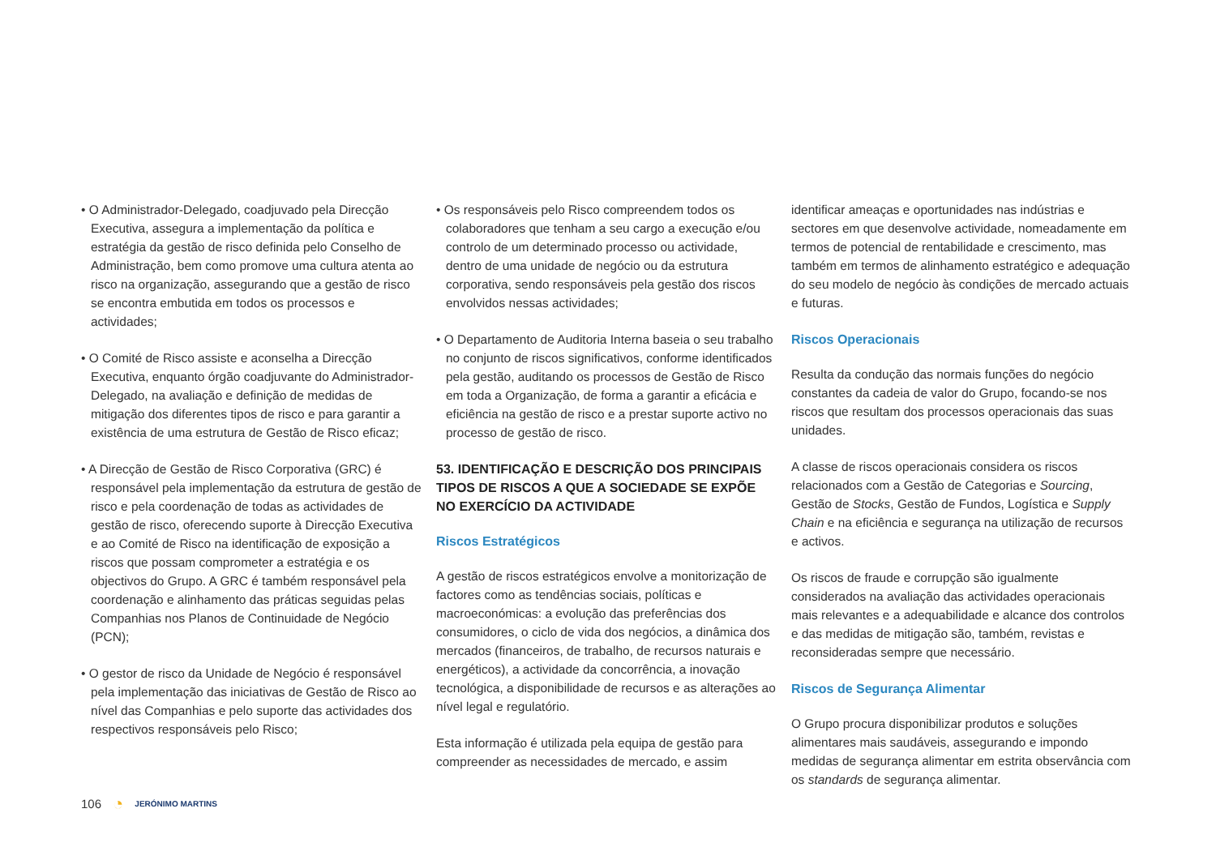• O Administrador-Delegado, coadjuvado pela Direcção Executiva, assegura a implementação da política e estratégia da gestão de risco definida pelo Conselho de Administração, bem como promove uma cultura atenta ao risco na organização, assegurando que a gestão de risco se encontra embutida em todos os processos e actividades;
• O Comité de Risco assiste e aconselha a Direcção Executiva, enquanto órgão coadjuvante do Administrador-Delegado, na avaliação e definição de medidas de mitigação dos diferentes tipos de risco e para garantir a existência de uma estrutura de Gestão de Risco eficaz;
• A Direcção de Gestão de Risco Corporativa (GRC) é responsável pela implementação da estrutura de gestão de risco e pela coordenação de todas as actividades de gestão de risco, oferecendo suporte à Direcção Executiva e ao Comité de Risco na identificação de exposição a riscos que possam comprometer a estratégia e os objectivos do Grupo. A GRC é também responsável pela coordenação e alinhamento das práticas seguidas pelas Companhias nos Planos de Continuidade de Negócio (PCN);
• O gestor de risco da Unidade de Negócio é responsável pela implementação das iniciativas de Gestão de Risco ao nível das Companhias e pelo suporte das actividades dos respectivos responsáveis pelo Risco;
• Os responsáveis pelo Risco compreendem todos os colaboradores que tenham a seu cargo a execução e/ou controlo de um determinado processo ou actividade, dentro de uma unidade de negócio ou da estrutura corporativa, sendo responsáveis pela gestão dos riscos envolvidos nessas actividades;
• O Departamento de Auditoria Interna baseia o seu trabalho no conjunto de riscos significativos, conforme identificados pela gestão, auditando os processos de Gestão de Risco em toda a Organização, de forma a garantir a eficácia e eficiência na gestão de risco e a prestar suporte activo no processo de gestão de risco.
53. IDENTIFICAÇÃO E DESCRIÇÃO DOS PRINCIPAIS TIPOS DE RISCOS A QUE A SOCIEDADE SE EXPÕE NO EXERCÍCIO DA ACTIVIDADE
Riscos Estratégicos
A gestão de riscos estratégicos envolve a monitorização de factores como as tendências sociais, políticas e macroeconómicas: a evolução das preferências dos consumidores, o ciclo de vida dos negócios, a dinâmica dos mercados (financeiros, de trabalho, de recursos naturais e energéticos), a actividade da concorrência, a inovação tecnológica, a disponibilidade de recursos e as alterações ao nível legal e regulatório.
Esta informação é utilizada pela equipa de gestão para compreender as necessidades de mercado, e assim
identificar ameaças e oportunidades nas indústrias e sectores em que desenvolve actividade, nomeadamente em termos de potencial de rentabilidade e crescimento, mas também em termos de alinhamento estratégico e adequação do seu modelo de negócio às condições de mercado actuais e futuras.
Riscos Operacionais
Resulta da condução das normais funções do negócio constantes da cadeia de valor do Grupo, focando-se nos riscos que resultam dos processos operacionais das suas unidades.
A classe de riscos operacionais considera os riscos relacionados com a Gestão de Categorias e Sourcing, Gestão de Stocks, Gestão de Fundos, Logística e Supply Chain e na eficiência e segurança na utilização de recursos e activos.
Os riscos de fraude e corrupção são igualmente considerados na avaliação das actividades operacionais mais relevantes e a adequabilidade e alcance dos controlos e das medidas de mitigação são, também, revistas e reconsideradas sempre que necessário.
Riscos de Segurança Alimentar
O Grupo procura disponibilizar produtos e soluções alimentares mais saudáveis, assegurando e impondo medidas de segurança alimentar em estrita observância com os standards de segurança alimentar.
106 ◔ JERÓNIMO MARTINS